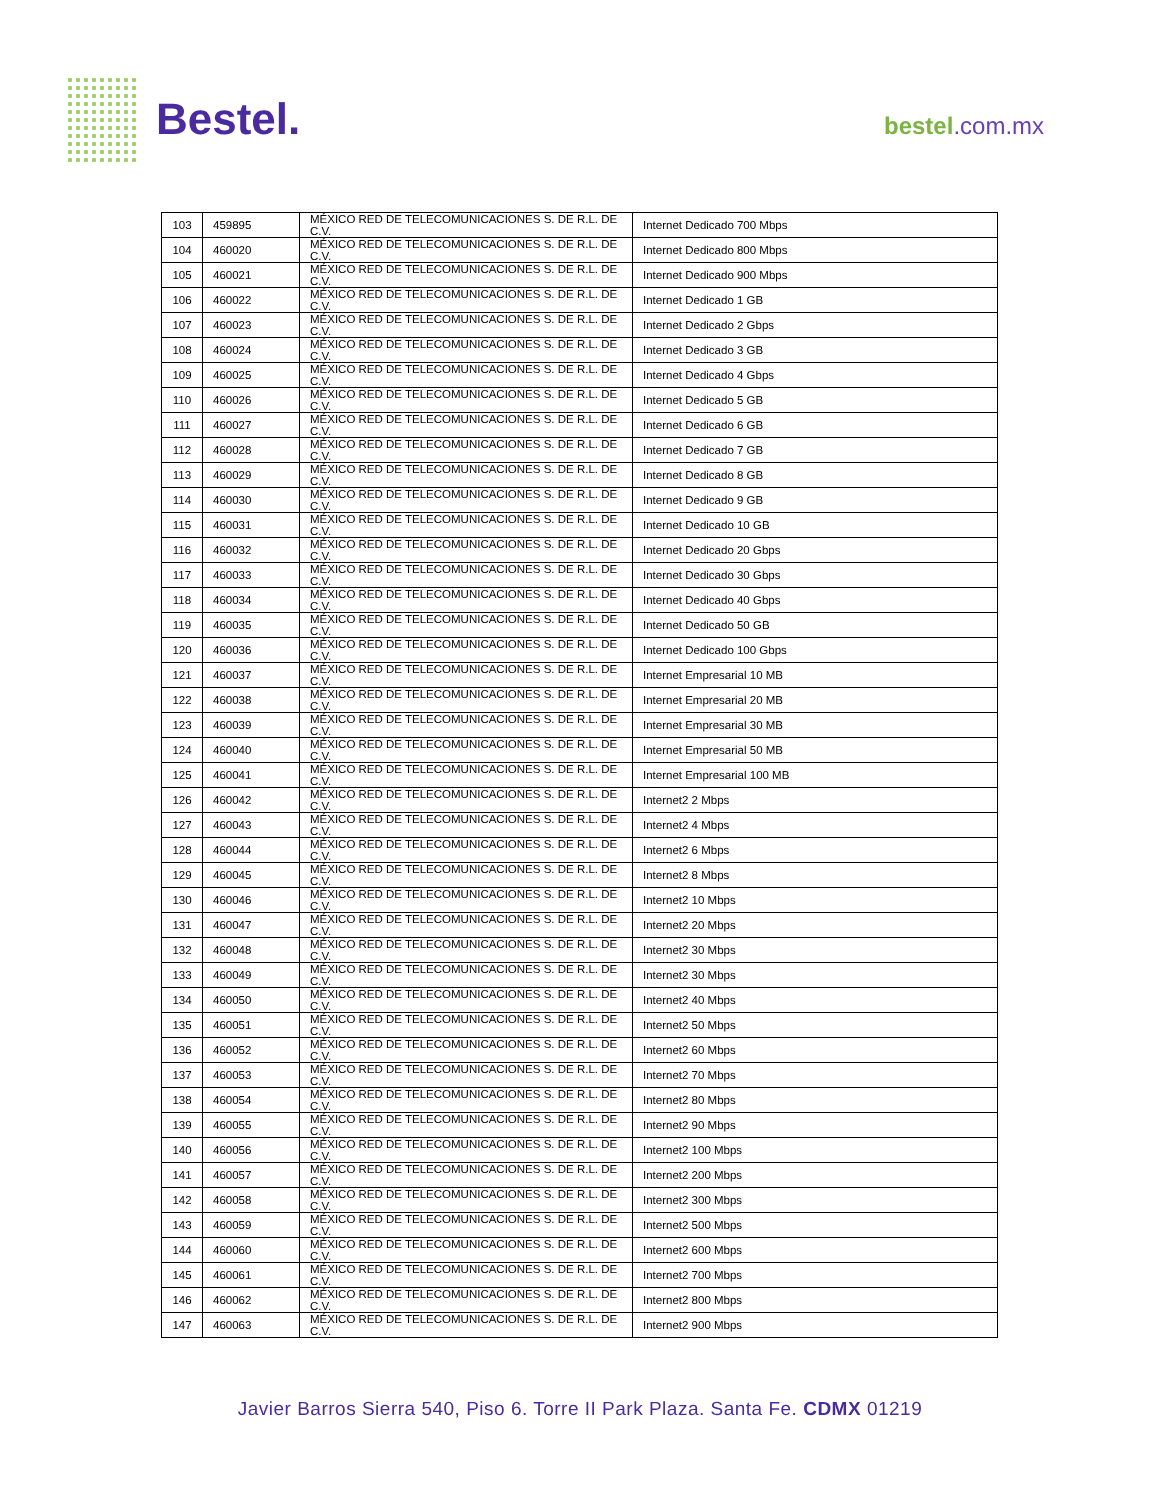Bestel. bestel.com.mx
| 103 | 459895 | MÉXICO RED DE TELECOMUNICACIONES S. DE R.L. DE C.V. | Internet Dedicado 700 Mbps |
| 104 | 460020 | MÉXICO RED DE TELECOMUNICACIONES S. DE R.L. DE C.V. | Internet Dedicado 800 Mbps |
| 105 | 460021 | MÉXICO RED DE TELECOMUNICACIONES S. DE R.L. DE C.V. | Internet Dedicado 900 Mbps |
| 106 | 460022 | MÉXICO RED DE TELECOMUNICACIONES S. DE R.L. DE C.V. | Internet Dedicado 1 GB |
| 107 | 460023 | MÉXICO RED DE TELECOMUNICACIONES S. DE R.L. DE C.V. | Internet Dedicado 2 Gbps |
| 108 | 460024 | MÉXICO RED DE TELECOMUNICACIONES S. DE R.L. DE C.V. | Internet Dedicado 3 GB |
| 109 | 460025 | MÉXICO RED DE TELECOMUNICACIONES S. DE R.L. DE C.V. | Internet Dedicado 4 Gbps |
| 110 | 460026 | MÉXICO RED DE TELECOMUNICACIONES S. DE R.L. DE C.V. | Internet Dedicado 5 GB |
| 111 | 460027 | MÉXICO RED DE TELECOMUNICACIONES S. DE R.L. DE C.V. | Internet Dedicado 6 GB |
| 112 | 460028 | MÉXICO RED DE TELECOMUNICACIONES S. DE R.L. DE C.V. | Internet Dedicado 7 GB |
| 113 | 460029 | MÉXICO RED DE TELECOMUNICACIONES S. DE R.L. DE C.V. | Internet Dedicado 8 GB |
| 114 | 460030 | MÉXICO RED DE TELECOMUNICACIONES S. DE R.L. DE C.V. | Internet Dedicado 9 GB |
| 115 | 460031 | MÉXICO RED DE TELECOMUNICACIONES S. DE R.L. DE C.V. | Internet Dedicado 10 GB |
| 116 | 460032 | MÉXICO RED DE TELECOMUNICACIONES S. DE R.L. DE C.V. | Internet Dedicado 20 Gbps |
| 117 | 460033 | MÉXICO RED DE TELECOMUNICACIONES S. DE R.L. DE C.V. | Internet Dedicado 30 Gbps |
| 118 | 460034 | MÉXICO RED DE TELECOMUNICACIONES S. DE R.L. DE C.V. | Internet Dedicado 40 Gbps |
| 119 | 460035 | MÉXICO RED DE TELECOMUNICACIONES S. DE R.L. DE C.V. | Internet Dedicado 50 GB |
| 120 | 460036 | MÉXICO RED DE TELECOMUNICACIONES S. DE R.L. DE C.V. | Internet Dedicado 100 Gbps |
| 121 | 460037 | MÉXICO RED DE TELECOMUNICACIONES S. DE R.L. DE C.V. | Internet Empresarial 10 MB |
| 122 | 460038 | MÉXICO RED DE TELECOMUNICACIONES S. DE R.L. DE C.V. | Internet Empresarial 20 MB |
| 123 | 460039 | MÉXICO RED DE TELECOMUNICACIONES S. DE R.L. DE C.V. | Internet Empresarial 30 MB |
| 124 | 460040 | MÉXICO RED DE TELECOMUNICACIONES S. DE R.L. DE C.V. | Internet Empresarial 50 MB |
| 125 | 460041 | MÉXICO RED DE TELECOMUNICACIONES S. DE R.L. DE C.V. | Internet Empresarial 100 MB |
| 126 | 460042 | MÉXICO RED DE TELECOMUNICACIONES S. DE R.L. DE C.V. | Internet2 2 Mbps |
| 127 | 460043 | MÉXICO RED DE TELECOMUNICACIONES S. DE R.L. DE C.V. | Internet2 4 Mbps |
| 128 | 460044 | MÉXICO RED DE TELECOMUNICACIONES S. DE R.L. DE C.V. | Internet2 6 Mbps |
| 129 | 460045 | MÉXICO RED DE TELECOMUNICACIONES S. DE R.L. DE C.V. | Internet2 8 Mbps |
| 130 | 460046 | MÉXICO RED DE TELECOMUNICACIONES S. DE R.L. DE C.V. | Internet2 10 Mbps |
| 131 | 460047 | MÉXICO RED DE TELECOMUNICACIONES S. DE R.L. DE C.V. | Internet2 20 Mbps |
| 132 | 460048 | MÉXICO RED DE TELECOMUNICACIONES S. DE R.L. DE C.V. | Internet2 30 Mbps |
| 133 | 460049 | MÉXICO RED DE TELECOMUNICACIONES S. DE R.L. DE C.V. | Internet2 30 Mbps |
| 134 | 460050 | MÉXICO RED DE TELECOMUNICACIONES S. DE R.L. DE C.V. | Internet2 40 Mbps |
| 135 | 460051 | MÉXICO RED DE TELECOMUNICACIONES S. DE R.L. DE C.V. | Internet2 50 Mbps |
| 136 | 460052 | MÉXICO RED DE TELECOMUNICACIONES S. DE R.L. DE C.V. | Internet2 60 Mbps |
| 137 | 460053 | MÉXICO RED DE TELECOMUNICACIONES S. DE R.L. DE C.V. | Internet2 70 Mbps |
| 138 | 460054 | MÉXICO RED DE TELECOMUNICACIONES S. DE R.L. DE C.V. | Internet2 80 Mbps |
| 139 | 460055 | MÉXICO RED DE TELECOMUNICACIONES S. DE R.L. DE C.V. | Internet2 90 Mbps |
| 140 | 460056 | MÉXICO RED DE TELECOMUNICACIONES S. DE R.L. DE C.V. | Internet2 100 Mbps |
| 141 | 460057 | MÉXICO RED DE TELECOMUNICACIONES S. DE R.L. DE C.V. | Internet2 200 Mbps |
| 142 | 460058 | MÉXICO RED DE TELECOMUNICACIONES S. DE R.L. DE C.V. | Internet2 300 Mbps |
| 143 | 460059 | MÉXICO RED DE TELECOMUNICACIONES S. DE R.L. DE C.V. | Internet2 500 Mbps |
| 144 | 460060 | MÉXICO RED DE TELECOMUNICACIONES S. DE R.L. DE C.V. | Internet2 600 Mbps |
| 145 | 460061 | MÉXICO RED DE TELECOMUNICACIONES S. DE R.L. DE C.V. | Internet2 700 Mbps |
| 146 | 460062 | MÉXICO RED DE TELECOMUNICACIONES S. DE R.L. DE C.V. | Internet2 800 Mbps |
| 147 | 460063 | MÉXICO RED DE TELECOMUNICACIONES S. DE R.L. DE C.V. | Internet2 900 Mbps |
Javier Barros Sierra 540, Piso 6. Torre II Park Plaza. Santa Fe. CDMX 01219